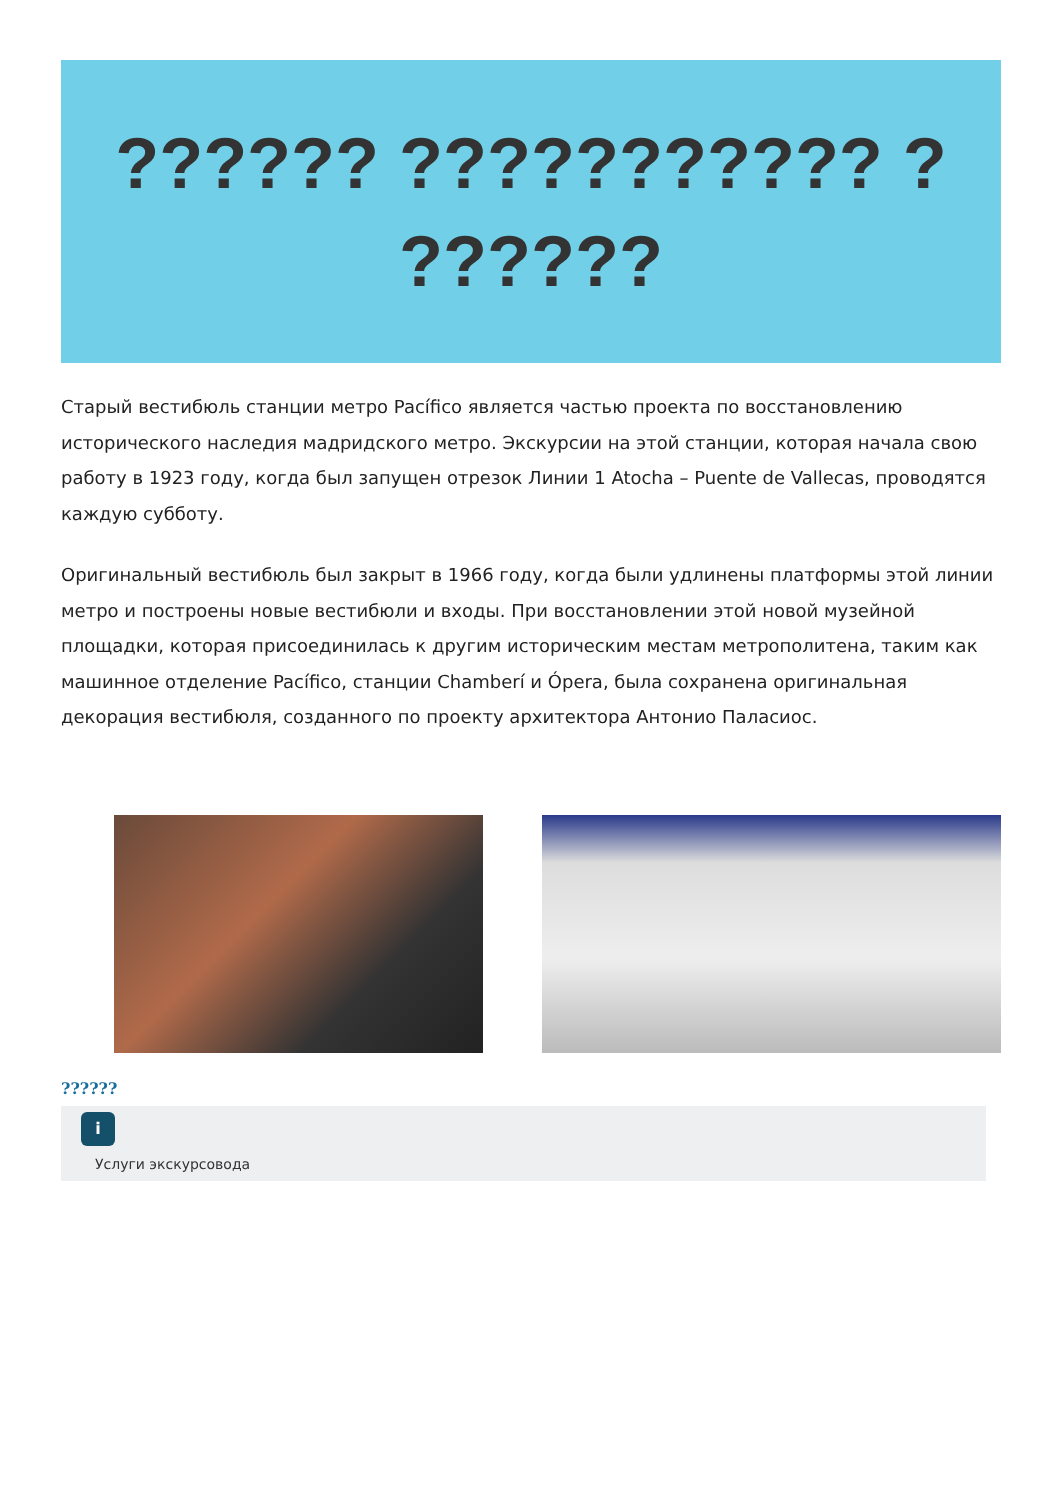?????? ??????????? ?
??????
Старый вестибюль станции метро Pacífico является частью проекта по восстановлению исторического наследия мадридского метро. Экскурсии на этой станции, которая начала свою работу в 1923 году, когда был запущен отрезок Линии 1 Atocha – Puente de Vallecas, проводятся каждую субботу.
Оригинальный вестибюль был закрыт в 1966 году, когда были удлинены платформы этой линии метро и построены новые вестибюли и входы. При восстановлении этой новой музейной площадки, которая присоединилась к другим историческим местам метрополитена, таким как машинное отделение Pacífico, станции Chamberí и Ópera, была сохранена оригинальная декорация вестибюля, созданного по проекту архитектора Антонио Паласиос.
??????
i
Услуги экскурсовода